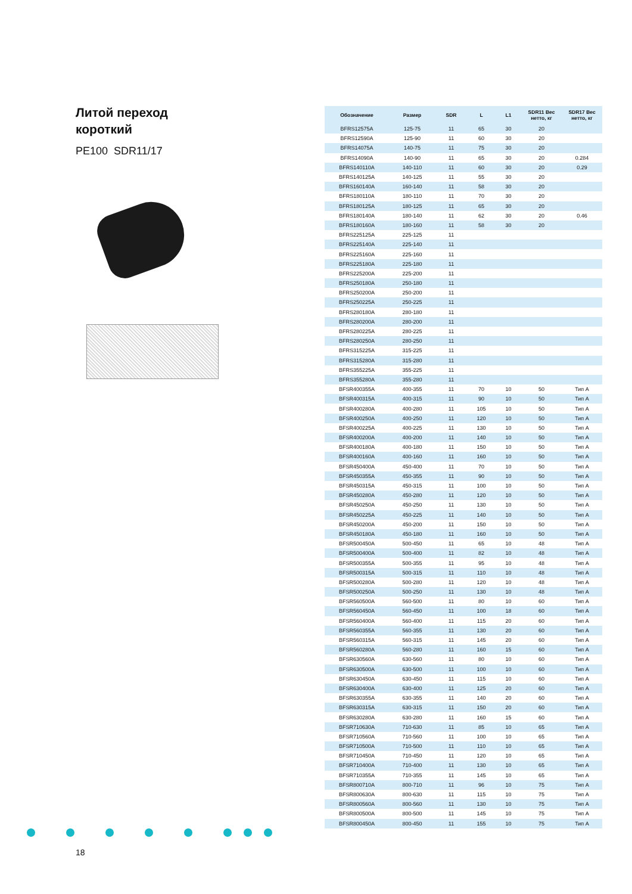Литой переход
короткий
PE100 SDR11/17
| Обозначение | Размер | SDR | L | L1 | SDR11 Вес нетто, кг | SDR17 Вес нетто, кг |
| --- | --- | --- | --- | --- | --- | --- |
| BFRS12575A | 125-75 | 11 | 65 | 30 | 20 | |
| BFRS12590A | 125-90 | 11 | 60 | 30 | 20 | |
| BFRS14075A | 140-75 | 11 | 75 | 30 | 20 | |
| BFRS14090A | 140-90 | 11 | 65 | 30 | 20 | 0.284 |
| BFRS140110A | 140-110 | 11 | 60 | 30 | 20 | 0.29 |
| BFRS140125A | 140-125 | 11 | 55 | 30 | 20 | |
| BFRS160140A | 160-140 | 11 | 58 | 30 | 20 | |
| BFRS180110A | 180-110 | 11 | 70 | 30 | 20 | |
| BFRS180125A | 180-125 | 11 | 65 | 30 | 20 | |
| BFRS180140A | 180-140 | 11 | 62 | 30 | 20 | 0.46 |
| BFRS180160A | 180-160 | 11 | 58 | 30 | 20 | |
| BFRS225125A | 225-125 | 11 | | | | |
| BFRS225140A | 225-140 | 11 | | | | |
| BFRS225160A | 225-160 | 11 | | | | |
| BFRS225180A | 225-180 | 11 | | | | |
| BFRS225200A | 225-200 | 11 | | | | |
| BFRS250180A | 250-180 | 11 | | | | |
| BFRS250200A | 250-200 | 11 | | | | |
| BFRS250225A | 250-225 | 11 | | | | |
| BFRS280180A | 280-180 | 11 | | | | |
| BFRS280200A | 280-200 | 11 | | | | |
| BFRS280225A | 280-225 | 11 | | | | |
| BFRS280250A | 280-250 | 11 | | | | |
| BFRS315225A | 315-225 | 11 | | | | |
| BFRS315280A | 315-280 | 11 | | | | |
| BFRS355225A | 355-225 | 11 | | | | |
| BFRS355280A | 355-280 | 11 | | | | |
| BFSR400355A | 400-355 | 11 | 70 | 10 | 50 | Тип А |
| BFSR400315A | 400-315 | 11 | 90 | 10 | 50 | Тип А |
| BFSR400280A | 400-280 | 11 | 105 | 10 | 50 | Тип А |
| BFSR400250A | 400-250 | 11 | 120 | 10 | 50 | Тип А |
| BFSR400225A | 400-225 | 11 | 130 | 10 | 50 | Тип А |
| BFSR400200A | 400-200 | 11 | 140 | 10 | 50 | Тип А |
| BFSR400180A | 400-180 | 11 | 150 | 10 | 50 | Тип А |
| BFSR400160A | 400-160 | 11 | 160 | 10 | 50 | Тип А |
| BFSR450400A | 450-400 | 11 | 70 | 10 | 50 | Тип А |
| BFSR450355A | 450-355 | 11 | 90 | 10 | 50 | Тип А |
| BFSR450315A | 450-315 | 11 | 100 | 10 | 50 | Тип А |
| BFSR450280A | 450-280 | 11 | 120 | 10 | 50 | Тип А |
| BFSR450250A | 450-250 | 11 | 130 | 10 | 50 | Тип А |
| BFSR450225A | 450-225 | 11 | 140 | 10 | 50 | Тип А |
| BFSR450200A | 450-200 | 11 | 150 | 10 | 50 | Тип А |
| BFSR450180A | 450-180 | 11 | 160 | 10 | 50 | Тип А |
| BFSR500450A | 500-450 | 11 | 65 | 10 | 48 | Тип А |
| BFSR500400A | 500-400 | 11 | 82 | 10 | 48 | Тип А |
| BFSR500355A | 500-355 | 11 | 95 | 10 | 48 | Тип А |
| BFSR500315A | 500-315 | 11 | 110 | 10 | 48 | Тип А |
| BFSR500280A | 500-280 | 11 | 120 | 10 | 48 | Тип А |
| BFSR500250A | 500-250 | 11 | 130 | 10 | 48 | Тип А |
| BFSR560500A | 560-500 | 11 | 80 | 10 | 60 | Тип А |
| BFSR560450A | 560-450 | 11 | 100 | 18 | 60 | Тип А |
| BFSR560400A | 560-400 | 11 | 115 | 20 | 60 | Тип А |
| BFSR560355A | 560-355 | 11 | 130 | 20 | 60 | Тип А |
| BFSR560315A | 560-315 | 11 | 145 | 20 | 60 | Тип А |
| BFSR560280A | 560-280 | 11 | 160 | 15 | 60 | Тип А |
| BFSR630560A | 630-560 | 11 | 80 | 10 | 60 | Тип А |
| BFSR630500A | 630-500 | 11 | 100 | 10 | 60 | Тип А |
| BFSR630450A | 630-450 | 11 | 115 | 10 | 60 | Тип А |
| BFSR630400A | 630-400 | 11 | 125 | 20 | 60 | Тип А |
| BFSR630355A | 630-355 | 11 | 140 | 20 | 60 | Тип А |
| BFSR630315A | 630-315 | 11 | 150 | 20 | 60 | Тип А |
| BFSR630280A | 630-280 | 11 | 160 | 15 | 60 | Тип А |
| BFSR710630A | 710-630 | 11 | 85 | 10 | 65 | Тип А |
| BFSR710560A | 710-560 | 11 | 100 | 10 | 65 | Тип А |
| BFSR710500A | 710-500 | 11 | 110 | 10 | 65 | Тип А |
| BFSR710450A | 710-450 | 11 | 120 | 10 | 65 | Тип А |
| BFSR710400A | 710-400 | 11 | 130 | 10 | 65 | Тип А |
| BFSR710355A | 710-355 | 11 | 145 | 10 | 65 | Тип А |
| BFSR800710A | 800-710 | 11 | 96 | 10 | 75 | Тип А |
| BFSR800630A | 800-630 | 11 | 115 | 10 | 75 | Тип А |
| BFSR800560A | 800-560 | 11 | 130 | 10 | 75 | Тип А |
| BFSR800500A | 800-500 | 11 | 145 | 10 | 75 | Тип А |
| BFSR800450A | 800-450 | 11 | 155 | 10 | 75 | Тип А |
18